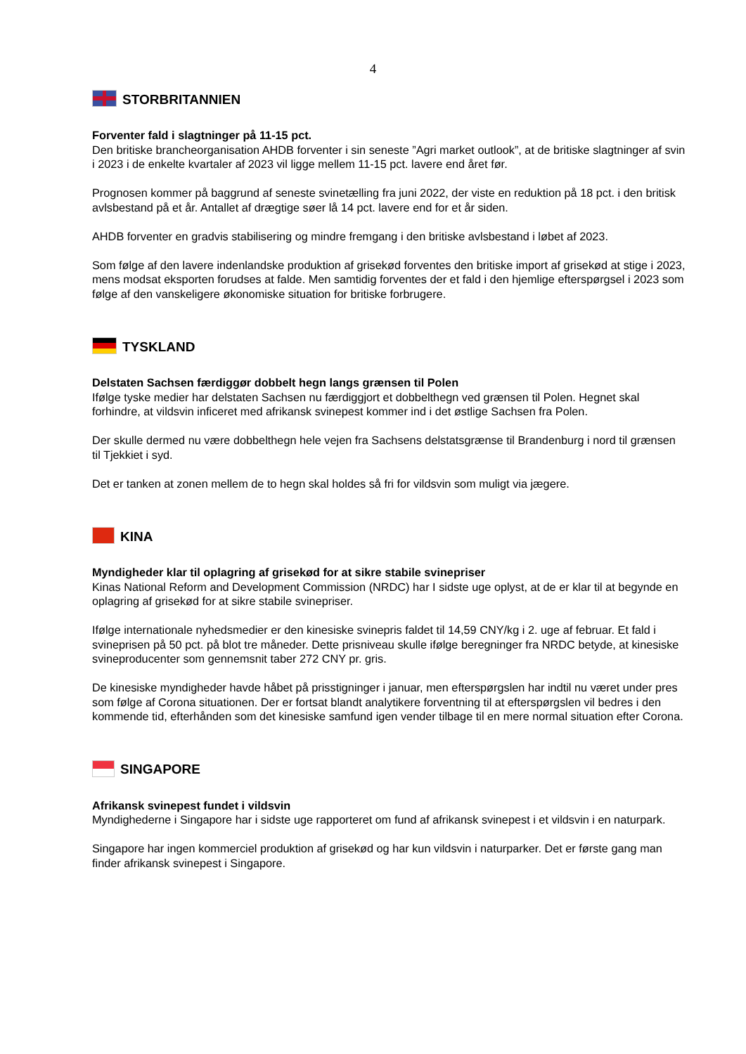4
STORBRITANNIEN
Forventer fald i slagtninger på 11-15 pct.
Den britiske brancheorganisation AHDB forventer i sin seneste ”Agri market outlook”, at de britiske slagtninger af svin i 2023 i de enkelte kvartaler af 2023 vil ligge mellem 11-15 pct. lavere end året før.
Prognosen kommer på baggrund af seneste svinetælling fra juni 2022, der viste en reduktion på 18 pct. i den britisk avlsbestand på et år. Antallet af drægtige søer lå 14 pct. lavere end for et år siden.
AHDB forventer en gradvis stabilisering og mindre fremgang i den britiske avlsbestand i løbet af 2023.
Som følge af den lavere indenlandske produktion af grisekød forventes den britiske import af grisekød at stige i 2023, mens modsat eksporten forudses at falde. Men samtidig forventes der et fald i den hjemlige efterspørgsel i 2023 som følge af den vanskeligere økonomiske situation for britiske forbrugere.
TYSKLAND
Delstaten Sachsen færdiggør dobbelt hegn langs grænsen til Polen
Ifølge tyske medier har delstaten Sachsen nu færdiggjort et dobbelthegn ved grænsen til Polen. Hegnet skal forhindre, at vildsvin inficeret med afrikansk svinepest kommer ind i det østlige Sachsen fra Polen.
Der skulle dermed nu være dobbelthegn hele vejen fra Sachsens delstatsgrænse til Brandenburg i nord til grænsen til Tjekkiet i syd.
Det er tanken at zonen mellem de to hegn skal holdes så fri for vildsvin som muligt via jægere.
KINA
Myndigheder klar til oplagring af grisekød for at sikre stabile svinepriser
Kinas National Reform and Development Commission (NRDC) har I sidste uge oplyst, at de er klar til at begynde en oplagring af grisekød for at sikre stabile svinepriser.
Ifølge internationale nyhedsmedier er den kinesiske svinepris faldet til 14,59 CNY/kg i 2. uge af februar. Et fald i svineprisen på 50 pct. på blot tre måneder. Dette prisniveau skulle ifølge beregninger fra NRDC betyde, at kinesiske svineproducenter som gennemsnit taber 272 CNY pr. gris.
De kinesiske myndigheder havde håbet på prisstigninger i januar, men efterspørgslen har indtil nu været under pres som følge af Corona situationen. Der er fortsat blandt analytikere forventning til at efterspørgslen vil bedres i den kommende tid, efterhånden som det kinesiske samfund igen vender tilbage til en mere normal situation efter Corona.
SINGAPORE
Afrikansk svinepest fundet i vildsvin
Myndighederne i Singapore har i sidste uge rapporteret om fund af afrikansk svinepest i et vildsvin i en naturpark.
Singapore har ingen kommerciel produktion af grisekød og har kun vildsvin i naturparker. Det er første gang man finder afrikansk svinepest i Singapore.